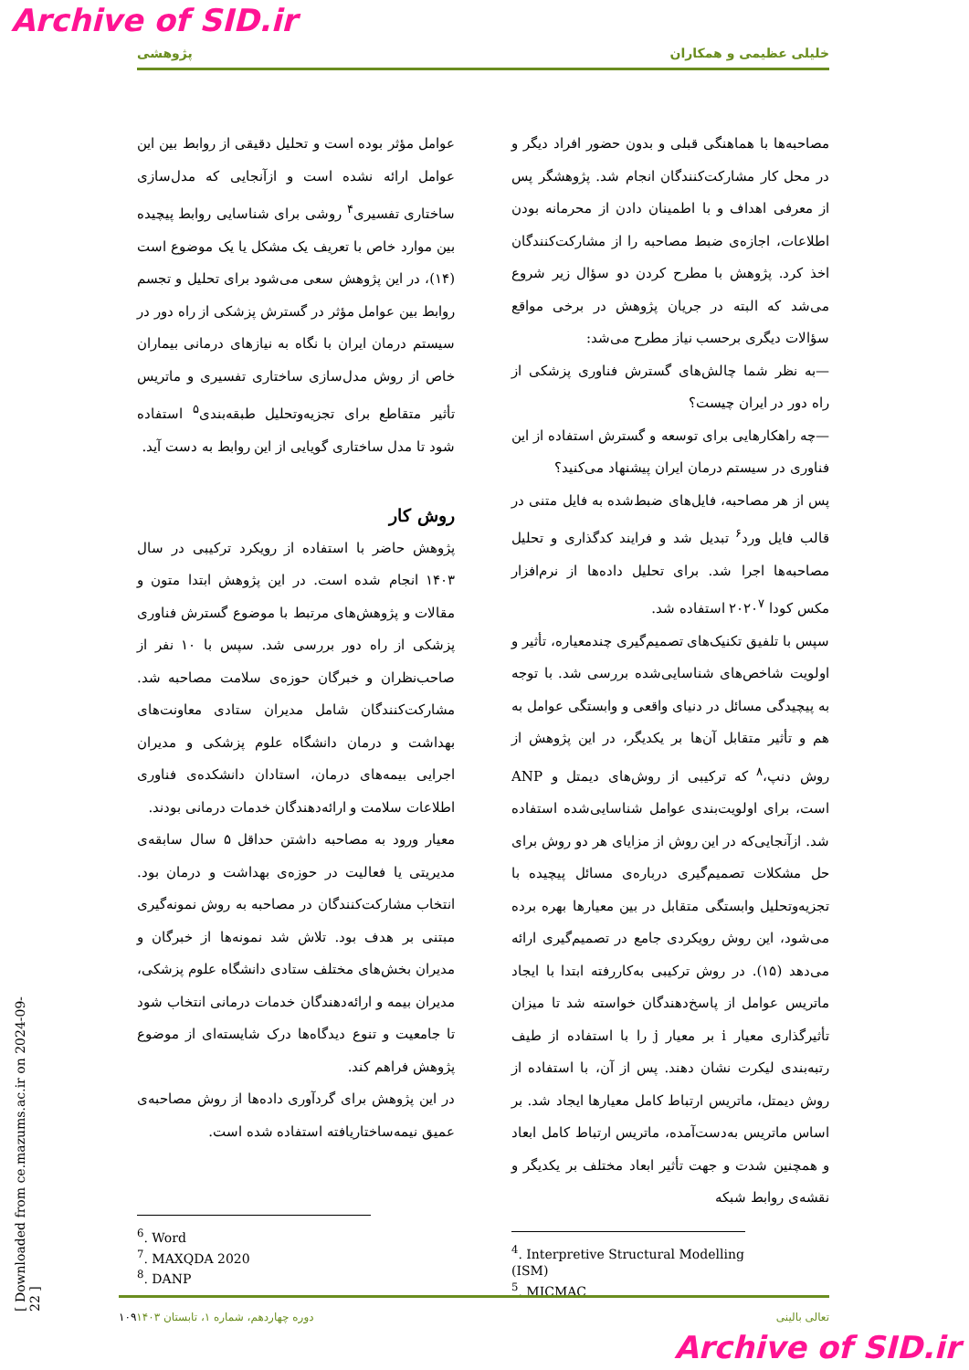Archive of SID.ir
پژوهشی خلیلی عظیمی و همکاران
عوامل مؤثر بوده است و تحلیل دقیقی از روابط بین این عوامل ارائه نشده است و ازآنجایی که مدل‌سازی ساختاری تفسیری<sup>۴</sup> روشی برای شناسایی روابط پیچیده بین موارد خاص با تعریف یک مشکل یا یک موضوع است (۱۴)، در این پژوهش سعی می‌شود برای تحلیل و تجسم روابط بین عوامل مؤثر در گسترش پزشکی از راه دور در سیستم درمان ایران با نگاه به نیازهای درمانی بیماران خاص از روش مدل‌سازی ساختاری تفسیری و ماتریس تأثیر متقاطع برای تجزیه‌وتحلیل طبقه‌بندی<sup>۵</sup> استفاده شود تا مدل ساختاری گویایی از این روابط به دست آید.
روش کار
پژوهش حاضر با استفاده از رویکرد ترکیبی در سال ۱۴۰۳ انجام شده است. در این پژوهش ابتدا متون و مقالات و پژوهش‌های مرتبط با موضوع گسترش فناوری پزشکی از راه دور بررسی شد. سپس با ۱۰ نفر از صاحب‌نظران و خبرگان حوزه‌ی سلامت مصاحبه شد. مشارکت‌کنندگان شامل مدیران ستادی معاونت‌های بهداشت و درمان دانشگاه علوم پزشکی و مدیران اجرایی بیمه‌های درمان، استادان دانشکده‌ی فناوری اطلاعات سلامت و ارائه‌دهندگان خدمات درمانی بودند.
معیار ورود به مصاحبه داشتن حداقل ۵ سال سابقه‌ی مدیریتی یا فعالیت در حوزه‌ی بهداشت و درمان بود. انتخاب مشارکت‌کنندگان در مصاحبه به روش نمونه‌گیری مبتنی بر هدف بود. تلاش شد نمونه‌ها از خبرگان و مدیران بخش‌های مختلف ستادی دانشگاه علوم پزشکی، مدیران بیمه و ارائه‌دهندگان خدمات درمانی انتخاب شود تا جامعیت و تنوع دیدگاه‌ها درک شایسته‌ای از موضوع پژوهش فراهم کند.
در این پژوهش برای گردآوری داده‌ها از روش مصاحبه‌ی عمیق نیمه‌ساختاریافته استفاده شده است.
مصاحبه‌ها با هماهنگی قبلی و بدون حضور افراد دیگر و در محل کار مشارکت‌کنندگان انجام شد. پژوهشگر پس از معرفی اهداف و با اطمینان دادن از محرمانه بودن اطلاعات، اجازه‌ی ضبط مصاحبه را از مشارکت‌کنندگان اخذ کرد. پژوهش با مطرح کردن دو سؤال زیر شروع می‌شد که البته در جریان پژوهش در برخی مواقع سؤالات دیگری برحسب نیاز مطرح می‌شد:
—به نظر شما چالش‌های گسترش فناوری پزشکی از راه دور در ایران چیست؟
—چه راهکارهایی برای توسعه و گسترش استفاده از این فناوری در سیستم درمان ایران پیشنهاد می‌کنید؟
پس از هر مصاحبه، فایل‌های ضبط‌شده به فایل متنی در قالب فایل ورد<sup>۶</sup> تبدیل شد و فرایند کدگذاری و تحلیل مصاحبه‌ها اجرا شد. برای تحلیل داده‌ها از نرم‌افزار مکس کودا ۲۰۲۰<sup>۷</sup> استفاده شد.
سپس با تلفیق تکنیک‌های تصمیم‌گیری چندمعیاره، تأثیر و اولویت شاخص‌های شناسایی‌شده بررسی شد. با توجه به پیچیدگی مسائل در دنیای واقعی و وابستگی عوامل به هم و تأثیر متقابل آن‌ها بر یکدیگر، در این پژوهش از روش دنپ،<sup>۸</sup> که ترکیبی از روش‌های دیمتل و ANP است، برای اولویت‌بندی عوامل شناسایی‌شده استفاده شد. ازآنجایی‌که در این روش از مزایای هر دو روش برای حل مشکلات تصمیم‌گیری درباره‌ی مسائل پیچیده با تجزیه‌وتحلیل وابستگی متقابل در بین معیارها بهره برده می‌شود، این روش رویکردی جامع در تصمیم‌گیری ارائه می‌دهد (۱۵). در روش ترکیبی به‌کاررفته ابتدا با ایجاد ماتریس عوامل از پاسخ‌دهندگان خواسته شد تا میزان تأثیرگذاری معیار i بر معیار j را با استفاده از طیف رتبه‌بندی لیکرت نشان دهند. پس از آن، با استفاده از روش دیمتل، ماتریس ارتباط کامل معیارها ایجاد شد. بر اساس ماتریس به‌دست‌آمده، ماتریس ارتباط کامل ابعاد و همچنین شدت و جهت تأثیر ابعاد مختلف بر یکدیگر و نقشه‌ی روابط شبکه
<sup>6</sup>. Word
<sup>7</sup>. MAXQDA 2020
<sup>8</sup>. DANP
<sup>4</sup>. Interpretive Structural Modelling (ISM)
<sup>5</sup>. MICMAC
۱۰۹ دوره چهاردهم، شماره ۱، تابستان ۱۴۰۳ تعالی بالینی
[ Downloaded from ce.mazums.ac.ir on 2024-09-22 ]
Archive of SID.ir